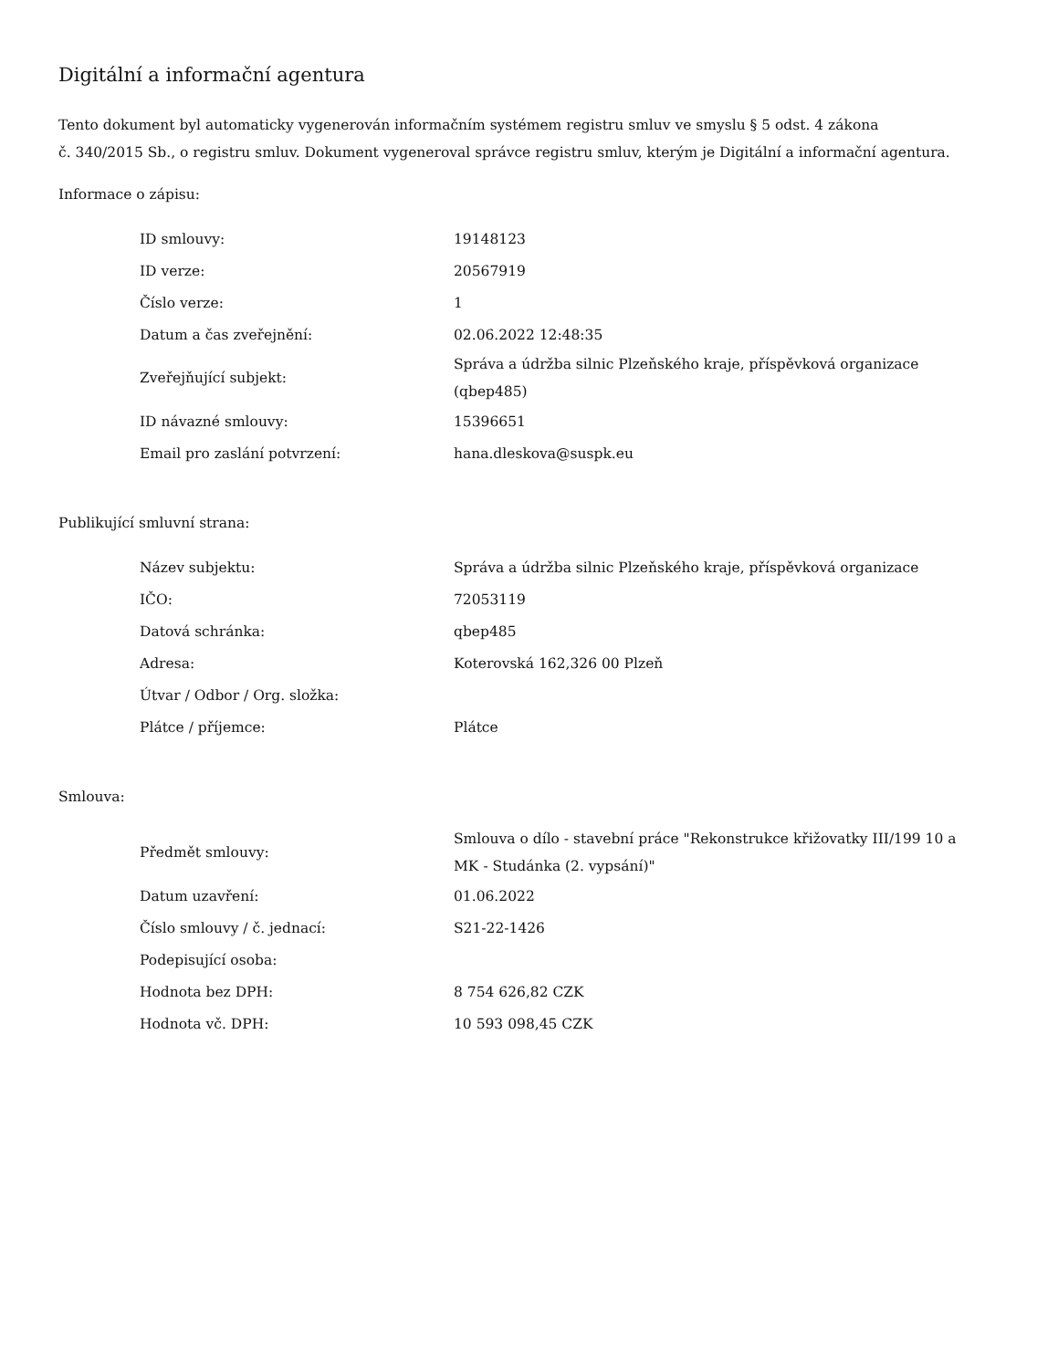Digitální a informační agentura
Tento dokument byl automaticky vygenerován informačním systémem registru smluv ve smyslu § 5 odst. 4 zákona
č. 340/2015 Sb., o registru smluv. Dokument vygeneroval správce registru smluv, kterým je Digitální a informační agentura.
Informace o zápisu:
| ID smlouvy: | 19148123 |
| ID verze: | 20567919 |
| Číslo verze: | 1 |
| Datum a čas zveřejnění: | 02.06.2022 12:48:35 |
| Zveřejňující subjekt: | Správa a údržba silnic Plzeňského kraje, příspěvková organizace (qbep485) |
| ID návazné smlouvy: | 15396651 |
| Email pro zaslání potvrzení: | hana.dleskova@suspk.eu |
Publikující smluvní strana:
| Název subjektu: | Správa a údržba silnic Plzeňského kraje, příspěvková organizace |
| IČO: | 72053119 |
| Datová schránka: | qbep485 |
| Adresa: | Koterovská 162,326 00 Plzeň |
| Útvar / Odbor / Org. složka: | |
| Plátce / příjemce: | Plátce |
Smlouva:
| Předmět smlouvy: | Smlouva o dílo - stavební práce "Rekonstrukce křižovatky III/199 10 a MK - Studánka (2. vypsání)" |
| Datum uzavření: | 01.06.2022 |
| Číslo smlouvy / č. jednací: | S21-22-1426 |
| Podepisující osoba: | |
| Hodnota bez DPH: | 8 754 626,82 CZK |
| Hodnota vč. DPH: | 10 593 098,45 CZK |